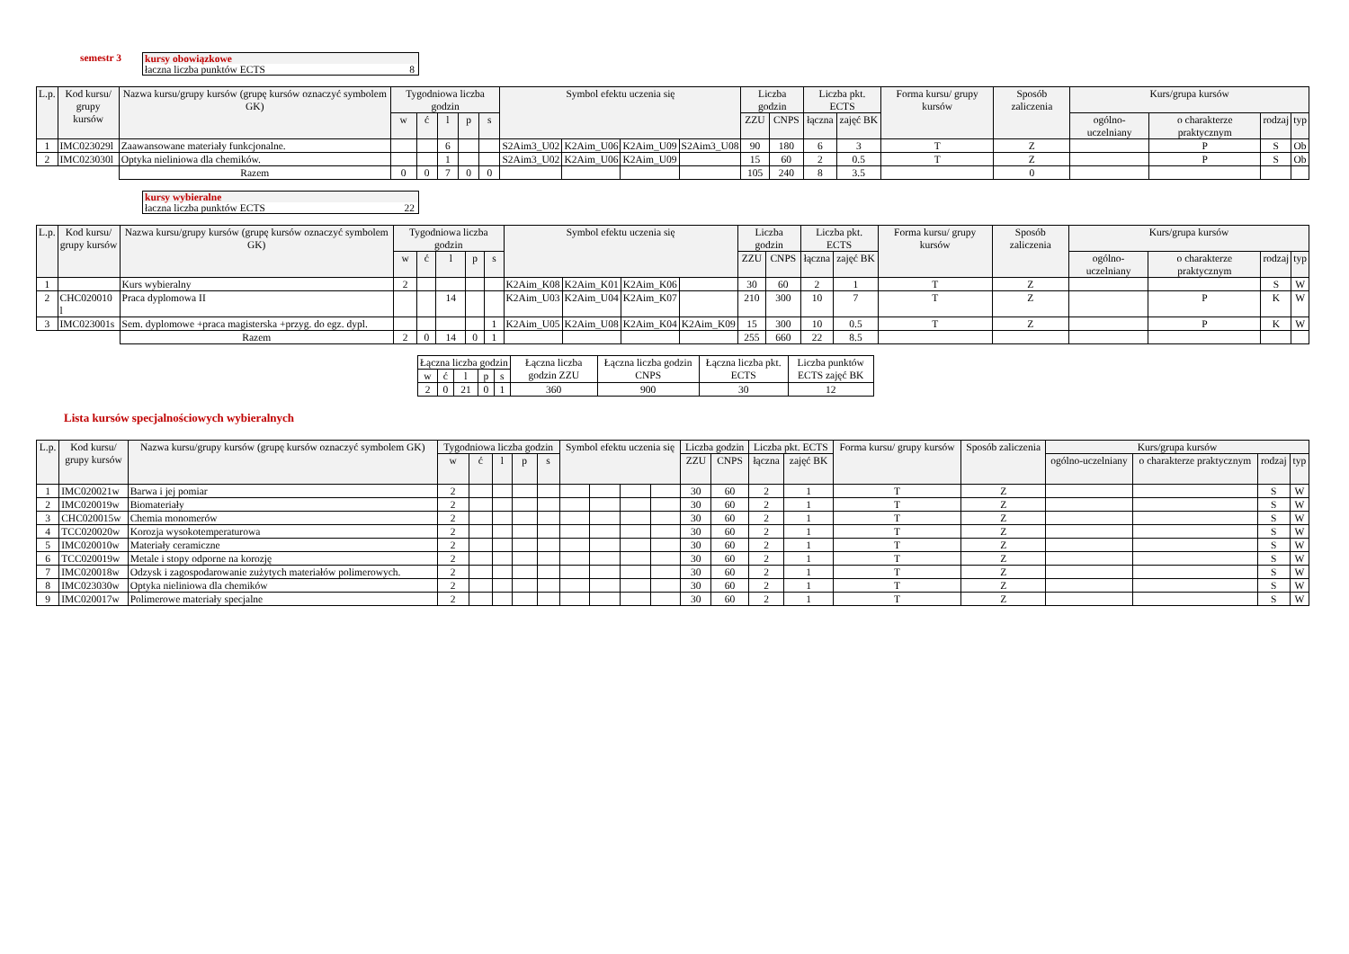semestr 3 kursy obowiązkowe
łaczna liczba punktów ECTS 8
| L.p. | Kod kursu/ grupy kursów | Nazwa kursu/grupy kursów (grupę kursów oznaczyć symbolem GK) | Tygodniowa liczba godzin | | | | | Symbol efektu uczenia się | | | | Liczba godzin | | Liczba pkt. ECTS | | Forma kursu/ grupy kursów | Sposób zaliczenia | Kurs/grupa kursów | | | |
| --- | --- | --- | --- | --- | --- | --- | --- | --- | --- | --- | --- | --- | --- | --- | --- | --- | --- | --- | --- | --- | --- |
| | | | w | ć | l | p | s | | | | | ZZU | CNPS | łączna | zajęć BK | | | ogólno-uczelniany | o charakterze praktycznym | rodzaj | typ |
| 1 | IMC023029l | Zaawansowane materiały funkcjonalne. | | | 6 | | | S2Aim3_U02 | K2Aim_U06 | K2Aim_U09 | S2Aim3_U08 | 90 | 180 | 6 | 3 | T | Z | | P | S | Ob |
| 2 | IMC023030l | Optyka nieliniowa dla chemików. | | | 1 | | | S2Aim3_U02 | K2Aim_U06 | K2Aim_U09 | | 15 | 60 | 2 | 0.5 | T | Z | | P | S | Ob |
| | | Razem | 0 | 0 | 7 | 0 | 0 | | | | | 105 | 240 | 8 | 3.5 | | 0 | | | | |
kursy wybieralne
łaczna liczba punktów ECTS 22
| L.p. | Kod kursu/ grupy kursów | Nazwa kursu/grupy kursów (grupę kursów oznaczyć symbolem GK) | Tygodniowa liczba godzin | | | | | Symbol efektu uczenia się | | | | Liczba godzin | | Liczba pkt. ECTS | | Forma kursu/ grupy kursów | Sposób zaliczenia | Kurs/grupa kursów | | | |
| --- | --- | --- | --- | --- | --- | --- | --- | --- | --- | --- | --- | --- | --- | --- | --- | --- | --- | --- | --- | --- | --- |
| | | | w | ć | l | p | s | | | | | ZZU | CNPS | łączna | zajęć BK | | | ogólno-uczelniany | o charakterze praktycznym | rodzaj | typ |
| 1 | | Kurs wybieralny | 2 | | | | | K2Aim_K08 | K2Aim_K01 | K2Aim_K06 | | 30 | 60 | 2 | 1 | T | Z | | | S | W |
| 2 | CHC020010 l | Praca dyplomowa II | | | 14 | | | K2Aim_U03 | K2Aim_U04 | K2Aim_K07 | | 210 | 300 | 10 | 7 | T | Z | | P | K | W |
| 3 | IMC023001s | Sem. dyplomowe +praca magisterska +przyg. do egz. dypl. | | | | | 1 | K2Aim_U05 | K2Aim_U08 | K2Aim_K04 | K2Aim_K09 | 15 | 300 | 10 | 0.5 | T | Z | | P | K | W |
| | | Razem | 2 | 0 | 14 | 0 | 1 | | | | | 255 | 660 | 22 | 8.5 | | | | | | |
| Łączna liczba godzin | | | | | Łączna liczba godzin ZZU | Łączna liczba godzin CNPS | Łączna liczba pkt. ECTS | Liczba punktów ECTS zajęć BK |
| w | ć | l | p | s | | | | |
| 2 | 0 | 21 | 0 | 1 | 360 | 900 | 30 | 12 |
Lista kursów specjalnościowych wybieralnych
| L.p. | Kod kursu/ grupy kursów | Nazwa kursu/grupy kursów (grupę kursów oznaczyć symbolem GK) | Tygodniowa liczba godzin | | | | | Symbol efektu uczenia się | | | | Liczba godzin | | Liczba pkt. ECTS | | Forma kursu/ grupy kursów | Sposób zaliczenia | Kurs/grupa kursów | | | |
| --- | --- | --- | --- | --- | --- | --- | --- | --- | --- | --- | --- | --- | --- | --- | --- | --- | --- | --- | --- | --- | --- |
| | | | w | ć | l | p | s | | | | | ZZU | CNPS | łączna | zajęć BK | | | ogólno-uczelniany | o charakterze praktycznym | rodzaj | typ |
| 1 | IMC020021w | Barwa i jej pomiar | 2 | | | | | | | | | 30 | 60 | 2 | 1 | T | Z | | | S | W |
| 2 | IMC020019w | Biomateriały | 2 | | | | | | | | | 30 | 60 | 2 | 1 | T | Z | | | S | W |
| 3 | CHC020015w | Chemia monomerów | 2 | | | | | | | | | 30 | 60 | 2 | 1 | T | Z | | | S | W |
| 4 | TCC020020w | Korozja wysokotemperaturowa | 2 | | | | | | | | | 30 | 60 | 2 | 1 | T | Z | | | S | W |
| 5 | IMC020010w | Materiały ceramiczne | 2 | | | | | | | | | 30 | 60 | 2 | 1 | T | Z | | | S | W |
| 6 | TCC020019w | Metale i stopy odporne na korozję | 2 | | | | | | | | | 30 | 60 | 2 | 1 | T | Z | | | S | W |
| 7 | IMC020018w | Odzysk i zagospodarowanie zużytych materiałów polimerowych. | 2 | | | | | | | | | 30 | 60 | 2 | 1 | T | Z | | | S | W |
| 8 | IMC023030w | Optyka nieliniowa dla chemików | 2 | | | | | | | | | 30 | 60 | 2 | 1 | T | Z | | | S | W |
| 9 | IMC020017w | Polimerowe materiały specjalne | 2 | | | | | | | | | 30 | 60 | 2 | 1 | T | Z | | | S | W |